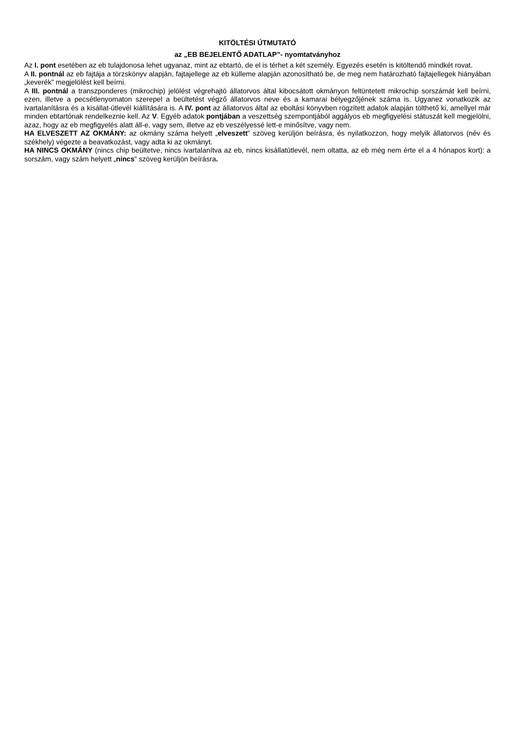KITÖLTÉSI ÚTMUTATÓ
az „EB BEJELENTŐ ADATLAP”- nyomtatványhoz
Az I. pont esetében az eb tulajdonosa lehet ugyanaz, mint az ebtartó, de el is térhet a két személy. Egyezés esetén is kitöltendő mindkét rovat.
A II. pontnál az eb fajtája a törzskönyv alapján, fajtajellege az eb külleme alapján azonosítható be, de meg nem határozható fajtajellegek hiányában „keverék” megjelölést kell beírni.
A III. pontnál a transzponderes (mikrochip) jelölést végrehajtó állatorvos által kibocsátott okmányon feltüntetett mikrochip sorszámát kell beírni, ezen, illetve a pecsétlenyomaton szerepel a beültetést végző állatorvos neve és a kamarai bélyegzőjének száma is. Ugyanez vonatkozik az ivartalanításra és a kisállat-útlevél kiállítására is. A IV. pont az állatorvos által az eboltási könyvben rögzített adatok alapján tölthető ki, amellyel már minden ebtartónak rendelkeznie kell. Az V. Egyéb adatok pontjában a veszettség szempontjából aggályos eb megfigyelési státuszát kell megjelölni, azaz, hogy az eb megfigyelés alatt áll-e, vagy sem, illetve az eb veszélyessé lett-e minősítve, vagy nem.
HA ELVESZETT AZ OKMÁNY: az okmány száma helyett „elveszett” szöveg kerüljön beírásra, és nyilatkozzon, hogy melyik állatorvos (név és székhely) végezte a beavatkozást, vagy adta ki az okmányt.
HA NINCS OKMÁNY (nincs chip beültetve, nincs ivartalanítva az eb, nincs kisállatútlevél, nem oltatta, az eb még nem érte el a 4 hónapos kort): a sorszám, vagy szám helyett „nincs” szöveg kerüljön beírásra.